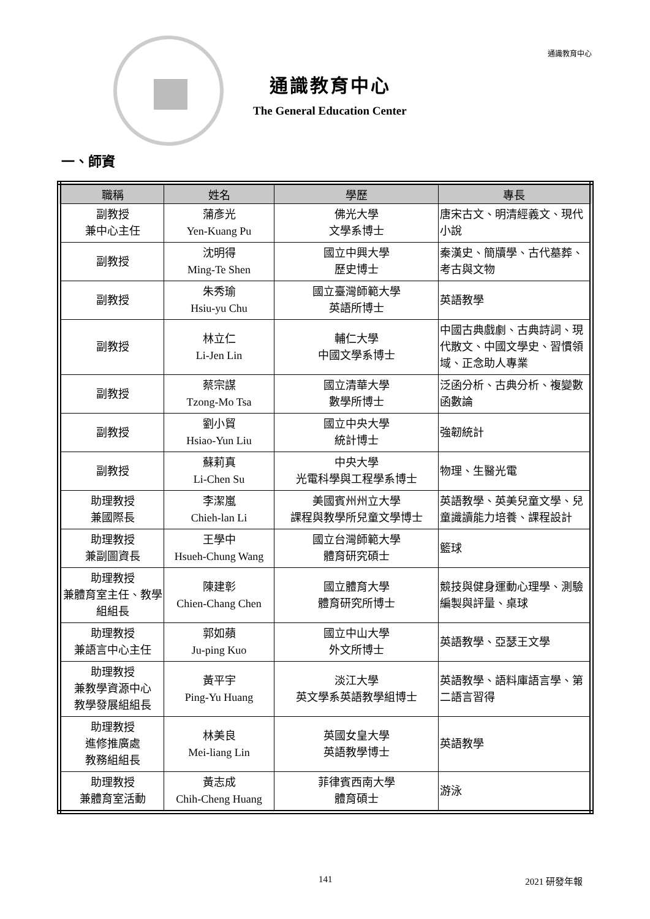通識教育中心
通識教育中心
The General Education Center
一、師資
| 職稱 | 姓名 | 學歷 | 專長 |
| --- | --- | --- | --- |
| 副教授 兼中心主任 | 蒲彥光 Yen-Kuang Pu | 佛光大學 文學系博士 | 唐宋古文、明清經義文、現代小說 |
| 副教授 | 沈明得 Ming-Te Shen | 國立中興大學 歷史博士 | 秦漢史、簡牘學、古代墓葬、考古與文物 |
| 副教授 | 朱秀瑜 Hsiu-yu Chu | 國立臺灣師範大學 英語所博士 | 英語教學 |
| 副教授 | 林立仁 Li-Jen Lin | 輔仁大學 中國文學系博士 | 中國古典戲劇、古典詩詞、現代散文、中國文學史、習慣領域、正念助人專業 |
| 副教授 | 蔡宗謀 Tzong-Mo Tsa | 國立清華大學 數學所博士 | 泛函分析、古典分析、複變數函數論 |
| 副教授 | 劉小貿 Hsiao-Yun Liu | 國立中央大學 統計博士 | 強韌統計 |
| 副教授 | 蘇莉真 Li-Chen Su | 中央大學 光電科學與工程學系博士 | 物理、生醫光電 |
| 助理教授 兼國際長 | 李潔嵐 Chieh-lan Li | 美國賓州州立大學 課程與教學所兒童文學博士 | 英語教學、英美兒童文學、兒童識讀能力培養、課程設計 |
| 助理教授 兼副圖資長 | 王學中 Hsueh-Chung Wang | 國立台灣師範大學 體育研究碩士 | 籃球 |
| 助理教授 兼體育室主任、教學組組長 | 陳建彰 Chien-Chang Chen | 國立體育大學 體育研究所博士 | 競技與健身運動心理學、測驗編製與評量、桌球 |
| 助理教授 兼語言中心主任 | 郭如蘋 Ju-ping Kuo | 國立中山大學 外文所博士 | 英語教學、亞瑟王文學 |
| 助理教授 兼教學資源中心 教學發展組組長 | 黃平宇 Ping-Yu Huang | 淡江大學 英文學系英語教學組博士 | 英語教學、語料庫語言學、第二語言習得 |
| 助理教授 進修推廣處 教務組組長 | 林美良 Mei-liang Lin | 英國女皇大學 英語教學博士 | 英語教學 |
| 助理教授 兼體育室活動 | 黃志成 Chih-Cheng Huang | 菲律賓西南大學 體育碩士 | 游泳 |
141 2021 研發年報